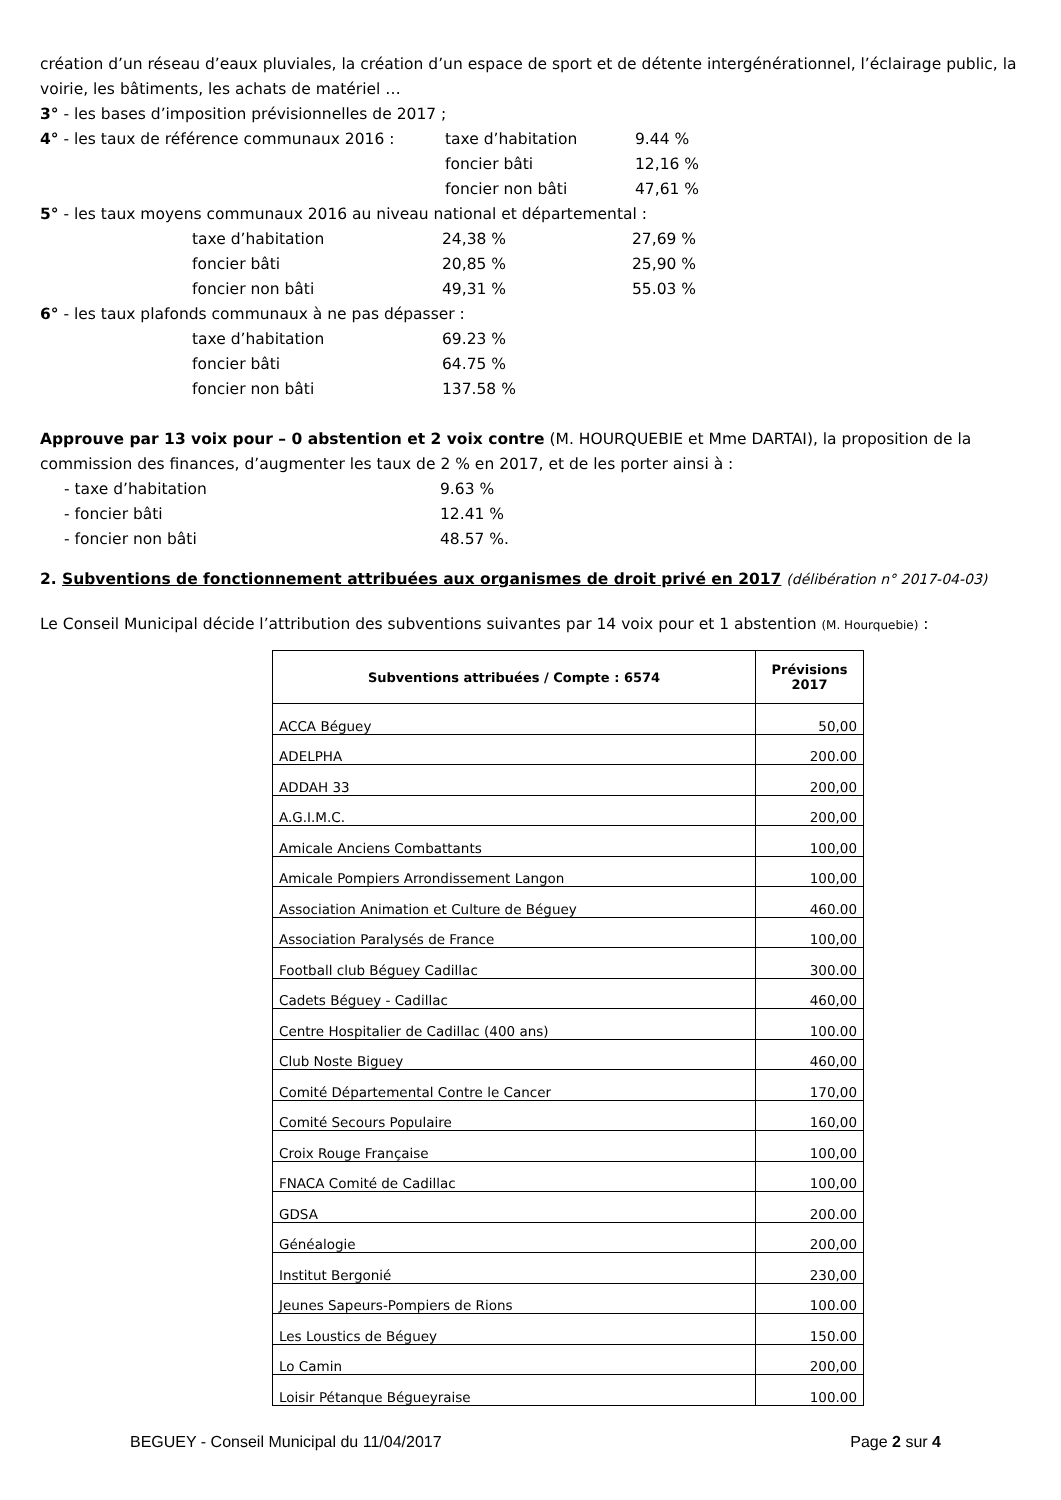création d’un réseau d’eaux pluviales, la création d’un espace de sport et de détente intergénérationnel, l’éclairage public, la voirie, les bâtiments, les achats de matériel …
3° - les bases d’imposition prévisionnelles de 2017 ;
4° - les taux de référence communaux 2016 : taxe d’habitation 9.44 %
foncier bâti 12,16 %
foncier non bâti 47,61 %
5° - les taux moyens communaux 2016 au niveau national et départemental :
taxe d’habitation 24,38 % 27,69 %
foncier bâti 20,85 % 25,90 %
foncier non bâti 49,31 % 55.03 %
6° - les taux plafonds communaux à ne pas dépasser :
taxe d’habitation 69.23 %
foncier bâti 64.75 %
foncier non bâti 137.58 %
Approuve par 13 voix pour – 0 abstention et 2 voix contre (M. HOURQUEBIE et Mme DARTAI), la proposition de la commission des finances, d’augmenter les taux de 2 % en 2017, et de les porter ainsi à :
- taxe d’habitation 9.63 %
- foncier bâti 12.41 %
- foncier non bâti 48.57 %.
2. Subventions de fonctionnement attribuées aux organismes de droit privé en 2017 (délibération n° 2017-04-03)
Le Conseil Municipal décide l’attribution des subventions suivantes par 14 voix pour et 1 abstention (M. Hourquebie) :
| Subventions attribuées / Compte : 6574 | Prévisions 2017 |
| --- | --- |
| ACCA Béguey | 50,00 |
| ADELPHA | 200.00 |
| ADDAH 33 | 200,00 |
| A.G.I.M.C. | 200,00 |
| Amicale Anciens Combattants | 100,00 |
| Amicale Pompiers Arrondissement Langon | 100,00 |
| Association Animation et Culture de Béguey | 460.00 |
| Association Paralysés de France | 100,00 |
| Football club Béguey Cadillac | 300.00 |
| Cadets Béguey - Cadillac | 460,00 |
| Centre Hospitalier de Cadillac (400 ans) | 100.00 |
| Club Noste Biguey | 460,00 |
| Comité Départemental Contre le Cancer | 170,00 |
| Comité Secours Populaire | 160,00 |
| Croix Rouge Française | 100,00 |
| FNACA Comité de Cadillac | 100,00 |
| GDSA | 200.00 |
| Généalogie | 200,00 |
| Institut Bergonié | 230,00 |
| Jeunes Sapeurs-Pompiers de Rions | 100.00 |
| Les Loustics de Béguey | 150.00 |
| Lo Camin | 200,00 |
| Loisir Pétanque Bégueyraise | 100.00 |
BEGUEY - Conseil Municipal du 11/04/2017 Page 2 sur 4